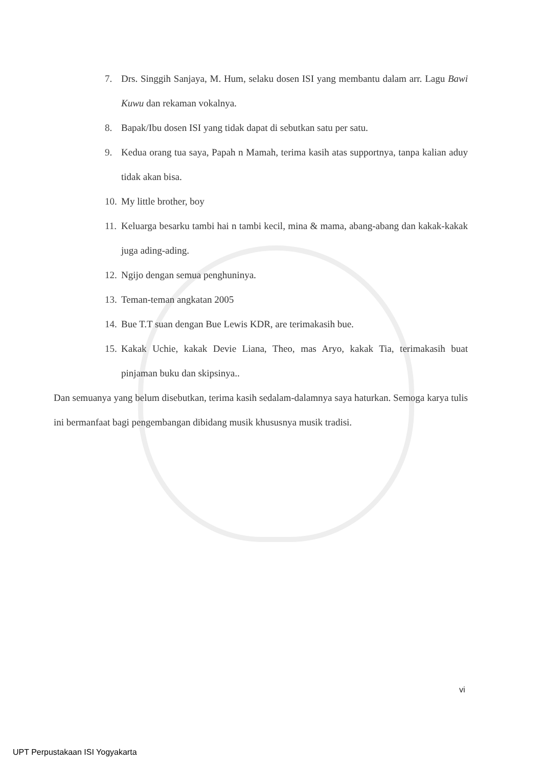7. Drs. Singgih Sanjaya, M. Hum, selaku dosen ISI yang membantu dalam arr. Lagu Bawi Kuwu dan rekaman vokalnya.
8. Bapak/Ibu dosen ISI yang tidak dapat di sebutkan satu per satu.
9. Kedua orang tua saya, Papah n Mamah, terima kasih atas supportnya, tanpa kalian aduy tidak akan bisa.
10. My little brother, boy
11. Keluarga besarku tambi hai n tambi kecil, mina & mama, abang-abang dan kakak-kakak juga ading-ading.
12. Ngijo dengan semua penghuninya.
13. Teman-teman angkatan 2005
14. Bue T.T suan dengan Bue Lewis KDR, are terimakasih bue.
15. Kakak Uchie, kakak Devie Liana, Theo, mas Aryo, kakak Tia, terimakasih buat pinjaman buku dan skipsinya..
Dan semuanya yang belum disebutkan, terima kasih sedalam-dalamnya saya haturkan. Semoga karya tulis ini bermanfaat bagi pengembangan dibidang musik khususnya musik tradisi.
vi
UPT Perpustakaan ISI Yogyakarta